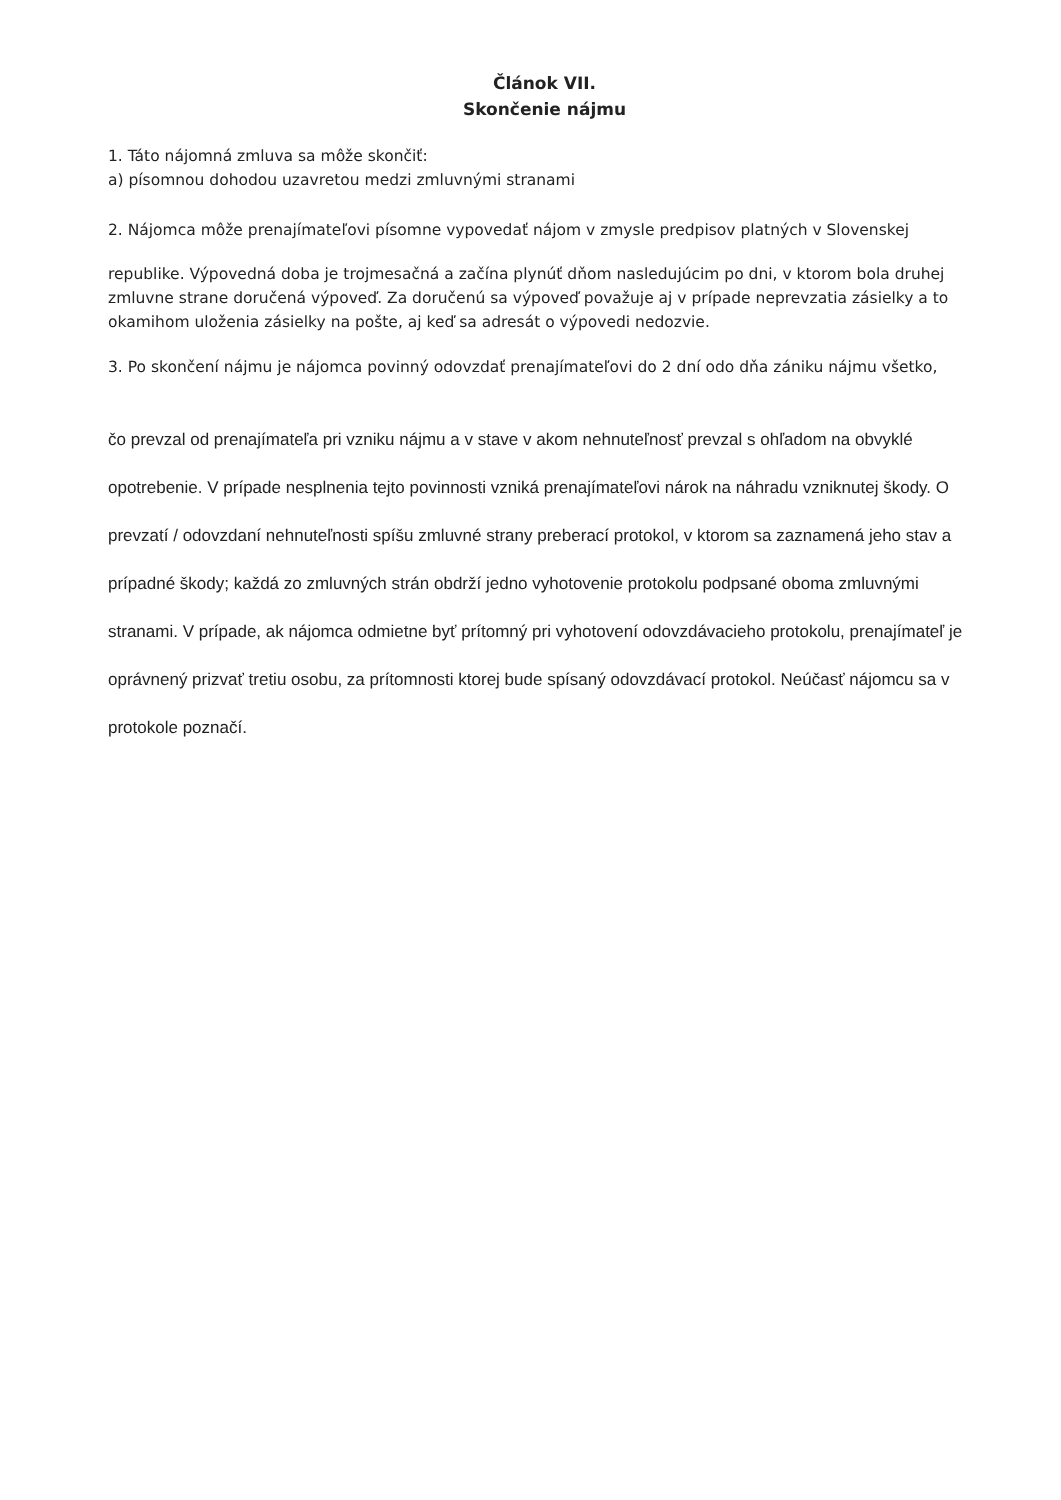Článok VII.
Skončenie nájmu
1. Táto nájomná zmluva sa môže skončiť:
a) písomnou dohodou uzavretou medzi zmluvnými stranami
2. Nájomca môže prenajímateľovi písomne vypovedať nájom v zmysle predpisov platných v Slovenskej
republike. Výpovedná doba je trojmesačná a začína plynúť dňom nasledujúcim po dni, v ktorom bola druhej zmluvne strane doručená výpoveď. Za doručenú sa výpoveď považuje aj v prípade neprevzatia zásielky a to okamihom uloženia zásielky na pošte, aj keď sa adresát o výpovedi nedozvie.
3. Po skončení nájmu je nájomca povinný odovzdať prenajímateľovi do 2 dní odo dňa zániku nájmu všetko,
čo prevzal od prenajímateľa pri vzniku nájmu a v stave v akom nehnuteľnosť prevzal s ohľadom na obvyklé opotrebenie. V prípade nesplnenia tejto povinnosti vzniká prenajímateľovi nárok na náhradu vzniknutej škody. O prevzatí / odovzdaní nehnuteľnosti spíšu zmluvné strany preberací protokol, v ktorom sa zaznamená jeho stav a prípadné škody; každá zo zmluvných strán obdrží jedno vyhotovenie protokolu podpsané oboma zmluvnými stranami. V prípade, ak nájomca odmietne byť prítomný pri vyhotovení odovzdávacieho protokolu, prenajímateľ je oprávnený prizvať tretiu osobu, za prítomnosti ktorej bude spísaný odovzdávací protokol. Neúčasť nájomcu sa v protokole poznačí.